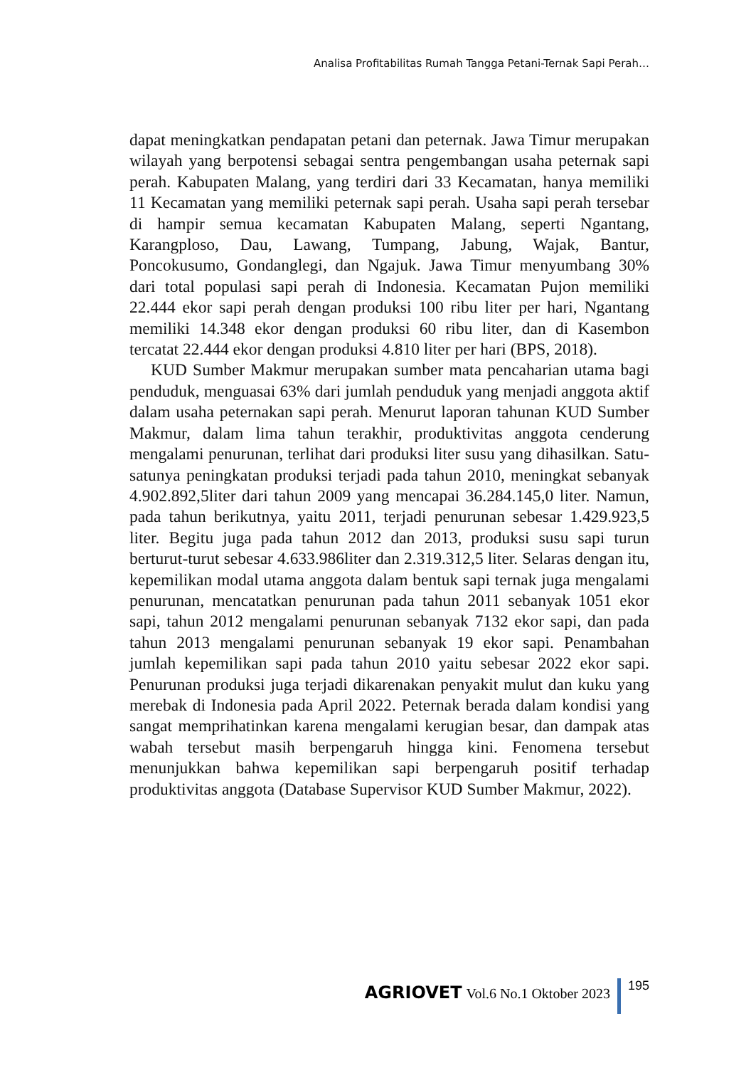Analisa Profitabilitas Rumah Tangga Petani-Ternak Sapi Perah…
dapat meningkatkan pendapatan petani dan peternak. Jawa Timur merupakan wilayah yang berpotensi sebagai sentra pengembangan usaha peternak sapi perah. Kabupaten Malang, yang terdiri dari 33 Kecamatan, hanya memiliki 11 Kecamatan yang memiliki peternak sapi perah. Usaha sapi perah tersebar di hampir semua kecamatan Kabupaten Malang, seperti Ngantang, Karangploso, Dau, Lawang, Tumpang, Jabung, Wajak, Bantur, Poncokusumo, Gondanglegi, dan Ngajuk. Jawa Timur menyumbang 30% dari total populasi sapi perah di Indonesia. Kecamatan Pujon memiliki 22.444 ekor sapi perah dengan produksi 100 ribu liter per hari, Ngantang memiliki 14.348 ekor dengan produksi 60 ribu liter, dan di Kasembon tercatat 22.444 ekor dengan produksi 4.810 liter per hari (BPS, 2018).
KUD Sumber Makmur merupakan sumber mata pencaharian utama bagi penduduk, menguasai 63% dari jumlah penduduk yang menjadi anggota aktif dalam usaha peternakan sapi perah. Menurut laporan tahunan KUD Sumber Makmur, dalam lima tahun terakhir, produktivitas anggota cenderung mengalami penurunan, terlihat dari produksi liter susu yang dihasilkan. Satu-satunya peningkatan produksi terjadi pada tahun 2010, meningkat sebanyak 4.902.892,5liter dari tahun 2009 yang mencapai 36.284.145,0 liter. Namun, pada tahun berikutnya, yaitu 2011, terjadi penurunan sebesar 1.429.923,5 liter. Begitu juga pada tahun 2012 dan 2013, produksi susu sapi turun berturut-turut sebesar 4.633.986liter dan 2.319.312,5 liter. Selaras dengan itu, kepemilikan modal utama anggota dalam bentuk sapi ternak juga mengalami penurunan, mencatatkan penurunan pada tahun 2011 sebanyak 1051 ekor sapi, tahun 2012 mengalami penurunan sebanyak 7132 ekor sapi, dan pada tahun 2013 mengalami penurunan sebanyak 19 ekor sapi. Penambahan jumlah kepemilikan sapi pada tahun 2010 yaitu sebesar 2022 ekor sapi. Penurunan produksi juga terjadi dikarenakan penyakit mulut dan kuku yang merebak di Indonesia pada April 2022. Peternak berada dalam kondisi yang sangat memprihatinkan karena mengalami kerugian besar, dan dampak atas wabah tersebut masih berpengaruh hingga kini. Fenomena tersebut menunjukkan bahwa kepemilikan sapi berpengaruh positif terhadap produktivitas anggota (Database Supervisor KUD Sumber Makmur, 2022).
AGRIOVET Vol.6 No.1 Oktober 2023
195